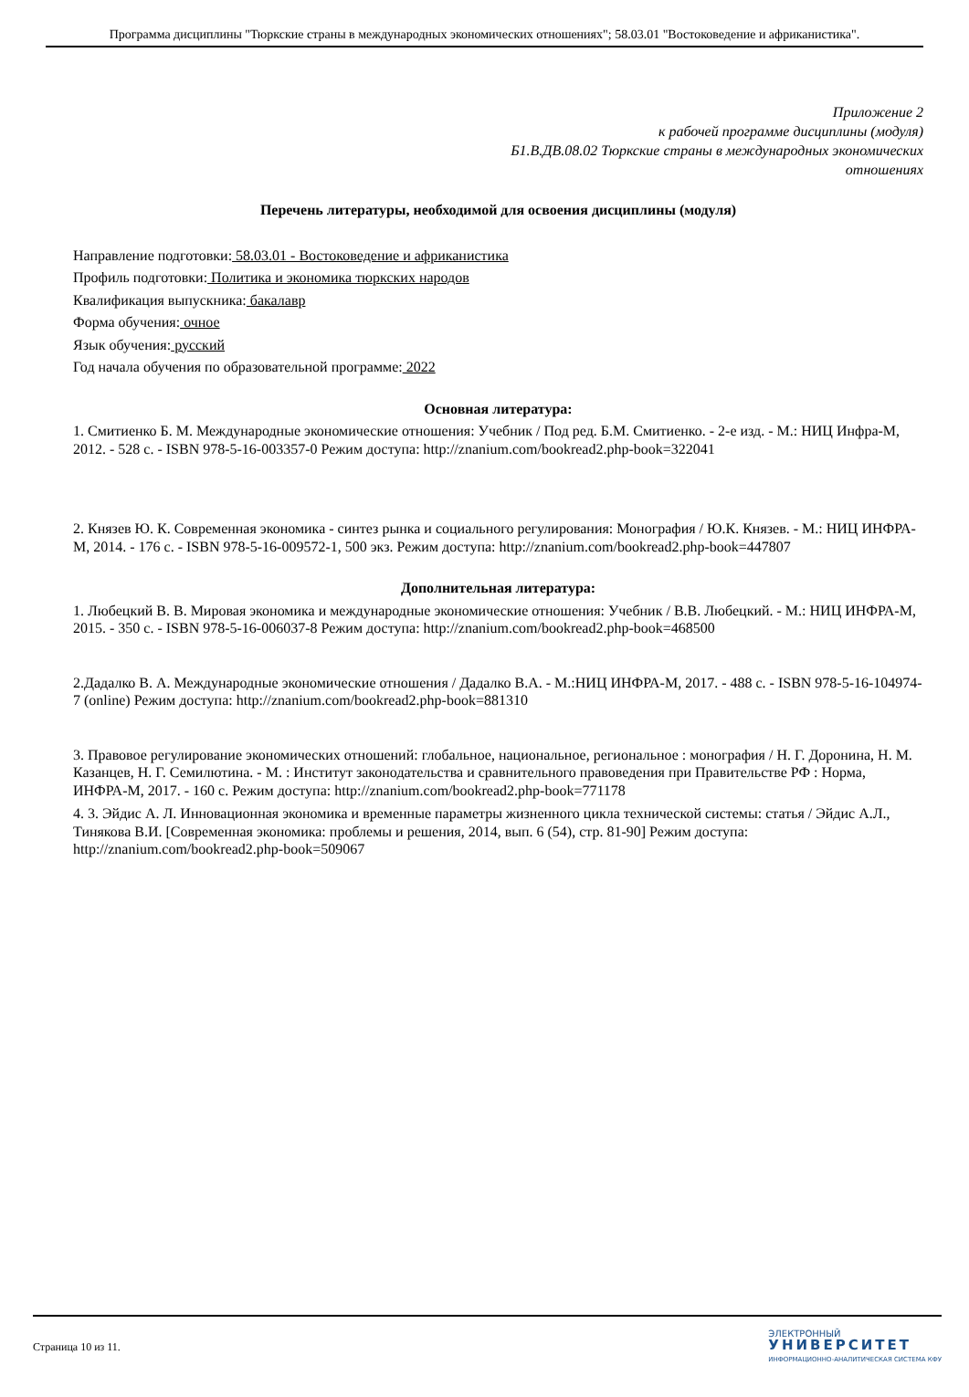Программа дисциплины "Тюркские страны в международных экономических отношениях"; 58.03.01 "Востоковедение и африканистика".
Приложение 2
к рабочей программе дисциплины (модуля)
Б1.В.ДВ.08.02 Тюркские страны в международных экономических
отношениях
Перечень литературы, необходимой для освоения дисциплины (модуля)
Направление подготовки: 58.03.01 - Востоковедение и африканистика
Профиль подготовки: Политика и экономика тюркских народов
Квалификация выпускника: бакалавр
Форма обучения: очное
Язык обучения: русский
Год начала обучения по образовательной программе: 2022
Основная литература:
1. Смитиенко Б. М. Международные экономические отношения: Учебник / Под ред. Б.М. Смитиенко. - 2-е изд. - М.: НИЦ Инфра-М, 2012. - 528 с. - ISBN 978-5-16-003357-0 Режим доступа: http://znanium.com/bookread2.php-book=322041
2. Князев Ю. К. Современная экономика - синтез рынка и социального регулирования: Монография / Ю.К. Князев. - М.: НИЦ ИНФРА-М, 2014. - 176 с. - ISBN 978-5-16-009572-1, 500 экз. Режим доступа: http://znanium.com/bookread2.php-book=447807
Дополнительная литература:
1. Любецкий В. В. Мировая экономика и международные экономические отношения: Учебник / В.В. Любецкий. - М.: НИЦ ИНФРА-М, 2015. - 350 с. - ISBN 978-5-16-006037-8 Режим доступа: http://znanium.com/bookread2.php-book=468500
2.Дадалко В. А. Международные экономические отношения / Дадалко В.А. - М.:НИЦ ИНФРА-М, 2017. - 488 с. - ISBN 978-5-16-104974-7 (online) Режим доступа: http://znanium.com/bookread2.php-book=881310
3. Правовое регулирование экономических отношений: глобальное, национальное, региональное : монография / Н. Г. Доронина, Н. М. Казанцев, Н. Г. Семилютина. - М. : Институт законодательства и сравнительного правоведения при Правительстве РФ : Норма, ИНФРА-М, 2017. - 160 с. Режим доступа: http://znanium.com/bookread2.php-book=771178
4. 3. Эйдис А. Л. Инновационная экономика и временные параметры жизненного цикла технической системы: статья / Эйдис А.Л., Тинякова В.И. [Современная экономика: проблемы и решения, 2014, вып. 6 (54), стр. 81-90] Режим доступа: http://znanium.com/bookread2.php-book=509067
Страница 10 из 11.
ЭЛЕКТРОННЫЙ
УНИВЕРСИТЕТ
ИНФОРМАЦИОННО-АНАЛИТИЧЕСКАЯ СИСТЕМА КФУ